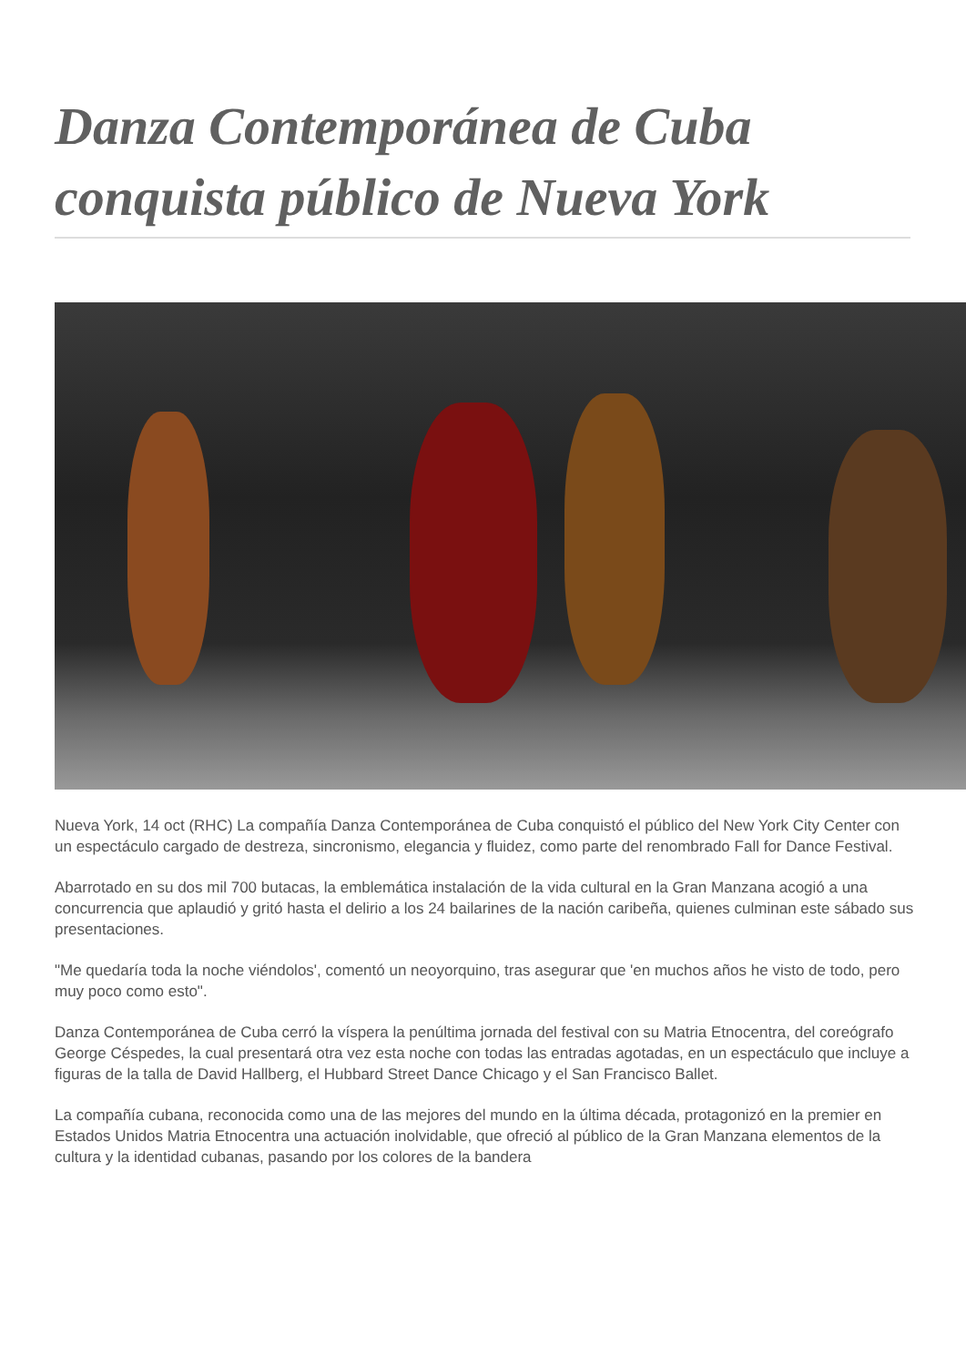Danza Contemporánea de Cuba conquista público de Nueva York
Nueva York, 14 oct (RHC) La compañía Danza Contemporánea de Cuba conquistó el público del New York City Center con un espectáculo cargado de destreza, sincronismo, elegancia y fluidez, como parte del renombrado Fall for Dance Festival.
Abarrotado en su dos mil 700 butacas, la emblemática instalación de la vida cultural en la Gran Manzana acogió a una concurrencia que aplaudió y gritó hasta el delirio a los 24 bailarines de la nación caribeña, quienes culminan este sábado sus presentaciones.
"Me quedaría toda la noche viéndolos', comentó un neoyorquino, tras asegurar que 'en muchos años he visto de todo, pero muy poco como esto".
Danza Contemporánea de Cuba cerró la víspera la penúltima jornada del festival con su Matria Etnocentra, del coreógrafo George Céspedes, la cual presentará otra vez esta noche con todas las entradas agotadas, en un espectáculo que incluye a figuras de la talla de David Hallberg, el Hubbard Street Dance Chicago y el San Francisco Ballet.
La compañía cubana, reconocida como una de las mejores del mundo en la última década, protagonizó en la premier en Estados Unidos Matria Etnocentra una actuación inolvidable, que ofreció al público de la Gran Manzana elementos de la cultura y la identidad cubanas, pasando por los colores de la bandera